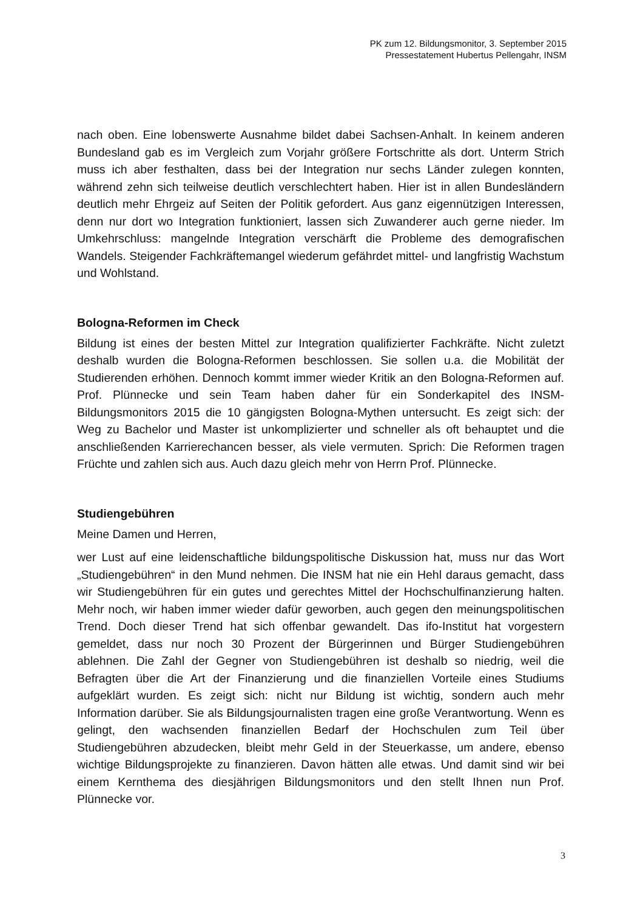PK zum 12. Bildungsmonitor, 3. September 2015
Pressestatement Hubertus Pellengahr, INSM
nach oben. Eine lobenswerte Ausnahme bildet dabei Sachsen-Anhalt. In keinem anderen Bundesland gab es im Vergleich zum Vorjahr größere Fortschritte als dort. Unterm Strich muss ich aber festhalten, dass bei der Integration nur sechs Länder zulegen konnten, während zehn sich teilweise deutlich verschlechtert haben. Hier ist in allen Bundesländern deutlich mehr Ehrgeiz auf Seiten der Politik gefordert. Aus ganz eigennützigen Interessen, denn nur dort wo Integration funktioniert, lassen sich Zuwanderer auch gerne nieder. Im Umkehrschluss: mangelnde Integration verschärft die Probleme des demografischen Wandels. Steigender Fachkräftemangel wiederum gefährdet mittel- und langfristig Wachstum und Wohlstand.
Bologna-Reformen im Check
Bildung ist eines der besten Mittel zur Integration qualifizierter Fachkräfte. Nicht zuletzt deshalb wurden die Bologna-Reformen beschlossen. Sie sollen u.a. die Mobilität der Studierenden erhöhen. Dennoch kommt immer wieder Kritik an den Bologna-Reformen auf. Prof. Plünnecke und sein Team haben daher für ein Sonderkapitel des INSM-Bildungsmonitors 2015 die 10 gängigsten Bologna-Mythen untersucht. Es zeigt sich: der Weg zu Bachelor und Master ist unkomplizierter und schneller als oft behauptet und die anschließenden Karrierechancen besser, als viele vermuten. Sprich: Die Reformen tragen Früchte und zahlen sich aus. Auch dazu gleich mehr von Herrn Prof. Plünnecke.
Studiengebühren
Meine Damen und Herren,
wer Lust auf eine leidenschaftliche bildungspolitische Diskussion hat, muss nur das Wort „Studiengebühren“ in den Mund nehmen. Die INSM hat nie ein Hehl daraus gemacht, dass wir Studiengebühren für ein gutes und gerechtes Mittel der Hochschulfinanzierung halten. Mehr noch, wir haben immer wieder dafür geworben, auch gegen den meinungspolitischen Trend. Doch dieser Trend hat sich offenbar gewandelt. Das ifo-Institut hat vorgestern gemeldet, dass nur noch 30 Prozent der Bürgerinnen und Bürger Studiengebühren ablehnen. Die Zahl der Gegner von Studiengebühren ist deshalb so niedrig, weil die Befragten über die Art der Finanzierung und die finanziellen Vorteile eines Studiums aufgeklärt wurden. Es zeigt sich: nicht nur Bildung ist wichtig, sondern auch mehr Information darüber. Sie als Bildungsjournalisten tragen eine große Verantwortung. Wenn es gelingt, den wachsenden finanziellen Bedarf der Hochschulen zum Teil über Studiengebühren abzudecken, bleibt mehr Geld in der Steuerkasse, um andere, ebenso wichtige Bildungsprojekte zu finanzieren. Davon hätten alle etwas. Und damit sind wir bei einem Kernthema des diesjährigen Bildungsmonitors und den stellt Ihnen nun Prof. Plünnecke vor.
3